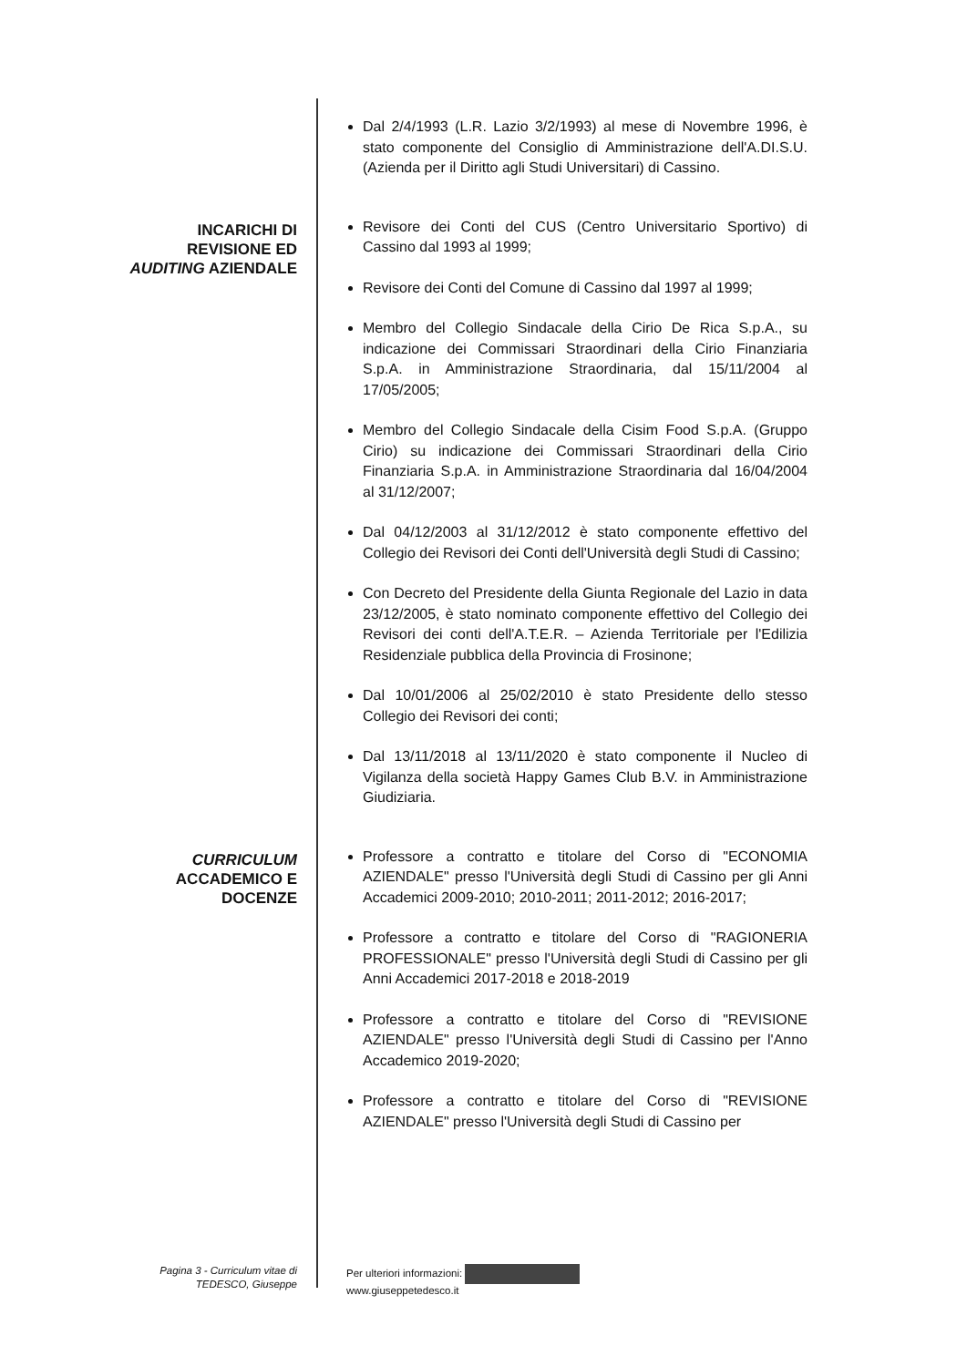Dal 2/4/1993 (L.R. Lazio 3/2/1993) al mese di Novembre 1996, è stato componente del Consiglio di Amministrazione dell'A.DI.S.U. (Azienda per il Diritto agli Studi Universitari) di Cassino.
INCARICHI DI
REVISIONE ED
AUDITING AZIENDALE
Revisore dei Conti del CUS (Centro Universitario Sportivo) di Cassino dal 1993 al 1999;
Revisore dei Conti del Comune di Cassino dal 1997 al 1999;
Membro del Collegio Sindacale della Cirio De Rica S.p.A., su indicazione dei Commissari Straordinari della Cirio Finanziaria S.p.A. in Amministrazione Straordinaria, dal 15/11/2004 al 17/05/2005;
Membro del Collegio Sindacale della Cisim Food S.p.A. (Gruppo Cirio) su indicazione dei Commissari Straordinari della Cirio Finanziaria S.p.A. in Amministrazione Straordinaria dal 16/04/2004 al 31/12/2007;
Dal 04/12/2003 al 31/12/2012 è stato componente effettivo del Collegio dei Revisori dei Conti dell'Università degli Studi di Cassino;
Con Decreto del Presidente della Giunta Regionale del Lazio in data 23/12/2005, è stato nominato componente effettivo del Collegio dei Revisori dei conti dell'A.T.E.R. – Azienda Territoriale per l'Edilizia Residenziale pubblica della Provincia di Frosinone;
Dal 10/01/2006 al 25/02/2010 è stato Presidente dello stesso Collegio dei Revisori dei conti;
Dal 13/11/2018 al 13/11/2020 è stato componente il Nucleo di Vigilanza della società Happy Games Club B.V. in Amministrazione Giudiziaria.
CURRICULUM
ACCADEMICO E
DOCENZE
Professore a contratto e titolare del Corso di "ECONOMIA AZIENDALE" presso l'Università degli Studi di Cassino per gli Anni Accademici 2009-2010; 2010-2011; 2011-2012; 2016-2017;
Professore a contratto e titolare del Corso di "RAGIONERIA PROFESSIONALE" presso l'Università degli Studi di Cassino per gli Anni Accademici 2017-2018 e 2018-2019
Professore a contratto e titolare del Corso di "REVISIONE AZIENDALE" presso l'Università degli Studi di Cassino per l'Anno Accademico 2019-2020;
Professore a contratto e titolare del Corso di "REVISIONE AZIENDALE" presso l'Università degli Studi di Cassino per
Pagina 3 - Curriculum vitae di
TEDESCO, Giuseppe
Per ulteriori informazioni:
www.giuseppetedesco.it